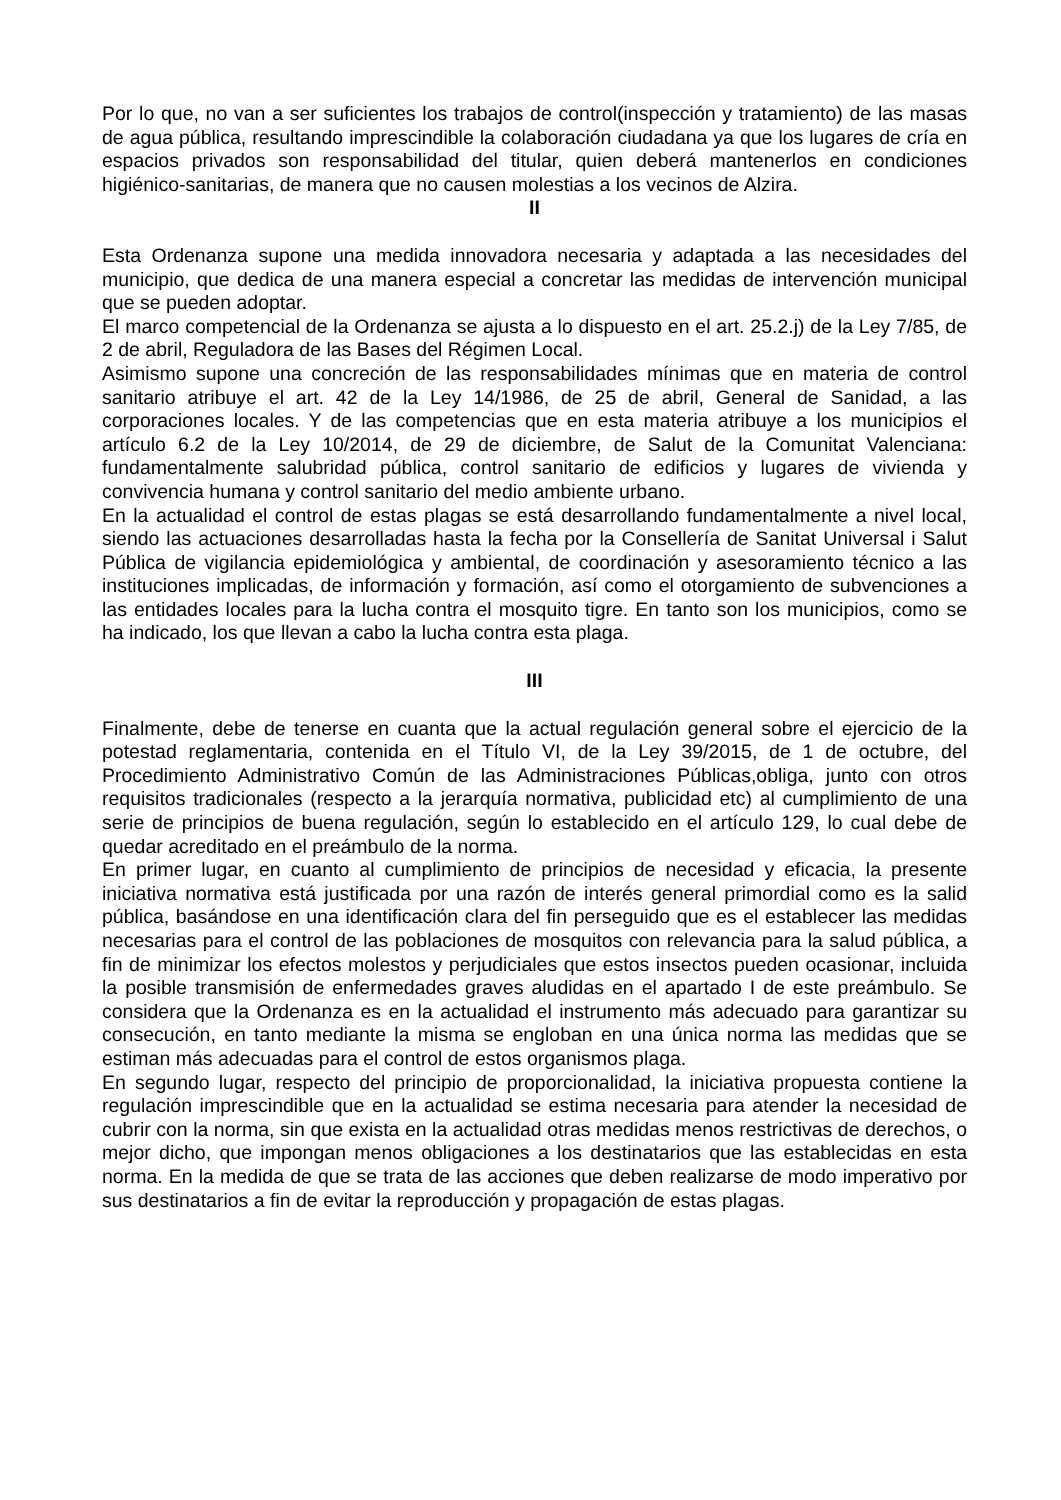Por lo que, no van a ser suficientes los trabajos de control(inspección y tratamiento) de las masas de agua pública, resultando imprescindible la colaboración ciudadana ya que los lugares de cría en espacios privados son responsabilidad del titular, quien deberá mantenerlos en condiciones higiénico-sanitarias, de manera que no causen molestias a los vecinos de Alzira.
II
Esta Ordenanza supone una medida innovadora necesaria y adaptada a las necesidades del municipio, que dedica de una manera especial a concretar las medidas de intervención municipal que se pueden adoptar.
El marco competencial de la Ordenanza se ajusta a lo dispuesto en el art. 25.2.j) de la Ley 7/85, de 2 de abril, Reguladora de las Bases del Régimen Local.
Asimismo supone una concreción de las responsabilidades mínimas que en materia de control sanitario atribuye el art. 42 de la Ley 14/1986, de 25 de abril, General de Sanidad, a las corporaciones locales. Y de las competencias que en esta materia atribuye a los municipios el artículo 6.2 de la Ley 10/2014, de 29 de diciembre, de Salut de la Comunitat Valenciana: fundamentalmente salubridad pública, control sanitario de edificios y lugares de vivienda y convivencia humana y control sanitario del medio ambiente urbano.
En la actualidad el control de estas plagas se está desarrollando fundamentalmente a nivel local, siendo las actuaciones desarrolladas hasta la fecha por la Consellería de Sanitat Universal i Salut Pública de vigilancia epidemiológica y ambiental, de coordinación y asesoramiento técnico a las instituciones implicadas, de información y formación, así como el otorgamiento de subvenciones a las entidades locales para la lucha contra el mosquito tigre. En tanto son los municipios, como se ha indicado, los que llevan a cabo la lucha contra esta plaga.
III
Finalmente, debe de tenerse en cuanta que la actual regulación general sobre el ejercicio de la potestad reglamentaria, contenida en el Título VI, de la Ley 39/2015, de 1 de octubre, del Procedimiento Administrativo Común de las Administraciones Públicas,obliga, junto con otros requisitos tradicionales (respecto a la jerarquía normativa, publicidad etc) al cumplimiento de una serie de principios de buena regulación, según lo establecido en el artículo 129, lo cual debe de quedar acreditado en el preámbulo de la norma.
En primer lugar, en cuanto al cumplimiento de principios de necesidad y eficacia, la presente iniciativa normativa está justificada por una razón de interés general primordial como es la salid pública, basándose en una identificación clara del fin perseguido que es el establecer las medidas necesarias para el control de las poblaciones de mosquitos con relevancia para la salud pública, a fin de minimizar los efectos molestos y perjudiciales que estos insectos pueden ocasionar, incluida la posible transmisión de enfermedades graves aludidas en el apartado I de este preámbulo. Se considera que la Ordenanza es en la actualidad el instrumento más adecuado para garantizar su consecución, en tanto mediante la misma se engloban en una única norma las medidas que se estiman más adecuadas para el control de estos organismos plaga.
En segundo lugar, respecto del principio de proporcionalidad, la iniciativa propuesta contiene la regulación imprescindible que en la actualidad se estima necesaria para atender la necesidad de cubrir con la norma, sin que exista en la actualidad otras medidas menos restrictivas de derechos, o mejor dicho, que impongan menos obligaciones a los destinatarios que las establecidas en esta norma. En la medida de que se trata de las acciones que deben realizarse de modo imperativo por sus destinatarios a fin de evitar la reproducción y propagación de estas plagas.